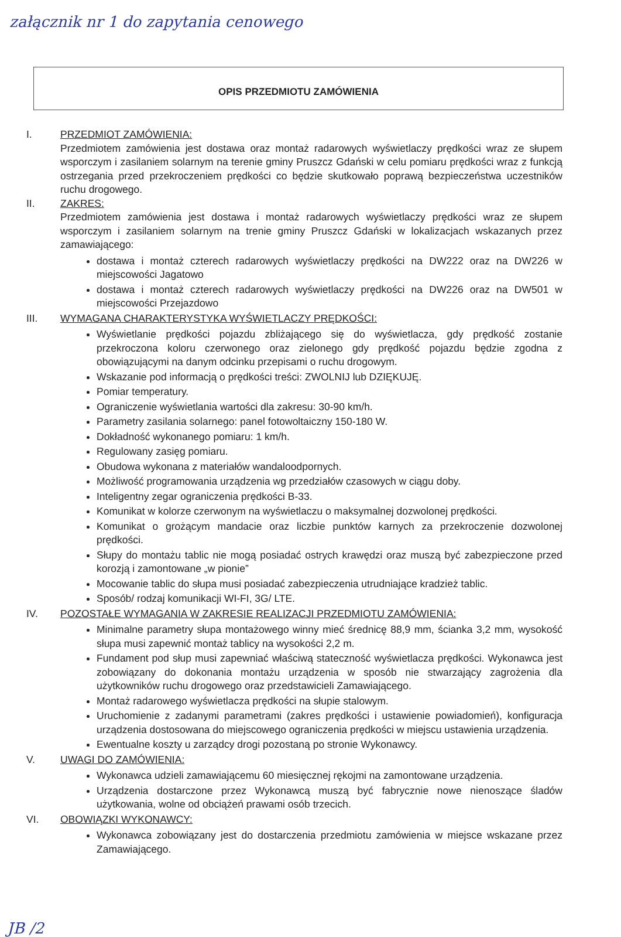załącznik nr 1 do zapytania cenowego
OPIS PRZEDMIOTU ZAMÓWIENIA
I. PRZEDMIOT ZAMÓWIENIA:
Przedmiotem zamówienia jest dostawa oraz montaż radarowych wyświetlaczy prędkości wraz ze słupem wsporczym i zasilaniem solarnym na terenie gminy Pruszcz Gdański w celu pomiaru prędkości wraz z funkcją ostrzegania przed przekroczeniem prędkości co będzie skutkowało poprawą bezpieczeństwa uczestników ruchu drogowego.
II. ZAKRES:
Przedmiotem zamówienia jest dostawa i montaż radarowych wyświetlaczy prędkości wraz ze słupem wsporczym i zasilaniem solarnym na trenie gminy Pruszcz Gdański w lokalizacjach wskazanych przez zamawiającego:
dostawa i montaż czterech radarowych wyświetlaczy prędkości na DW222 oraz na DW226 w miejscowości Jagatowo
dostawa i montaż czterech radarowych wyświetlaczy prędkości na DW226 oraz na DW501 w miejscowości Przejazdowo
III. WYMAGANA CHARAKTERYSTYKA WYŚWIETLACZY PRĘDKOŚCI:
Wyświetlanie prędkości pojazdu zbliżającego się do wyświetlacza, gdy prędkość zostanie przekroczona koloru czerwonego oraz zielonego gdy prędkość pojazdu będzie zgodna z obowiązującymi na danym odcinku przepisami o ruchu drogowym.
Wskazanie pod informacją o prędkości treści: ZWOLNIJ lub DZIĘKUJĘ.
Pomiar temperatury.
Ograniczenie wyświetlania wartości dla zakresu: 30-90 km/h.
Parametry zasilania solarnego: panel fotowoltaiczny 150-180 W.
Dokładność wykonanego pomiaru: 1 km/h.
Regulowany zasięg pomiaru.
Obudowa wykonana z materiałów wandaloodpornych.
Możliwość programowania urządzenia wg przedziałów czasowych w ciągu doby.
Inteligentny zegar ograniczenia prędkości B-33.
Komunikat w kolorze czerwonym na wyświetlaczu o maksymalnej dozwolonej prędkości.
Komunikat o grożącym mandacie oraz liczbie punktów karnych za przekroczenie dozwolonej prędkości.
Słupy do montażu tablic nie mogą posiadać ostrych krawędzi oraz muszą być zabezpieczone przed korozją i zamontowane „w pionie”
Mocowanie tablic do słupa musi posiadać zabezpieczenia utrudniające kradzież tablic.
Sposób/ rodzaj komunikacji WI-FI, 3G/ LTE.
IV. POZOSTAŁE WYMAGANIA W ZAKRESIE REALIZACJI PRZEDMIOTU ZAMÓWIENIA:
Minimalne parametry słupa montażowego winny mieć średnicę 88,9 mm, ścianka 3,2 mm, wysokość słupa musi zapewnić montaż tablicy na wysokości 2,2 m.
Fundament pod słup musi zapewniać właściwą stateczność wyświetlacza prędkości. Wykonawca jest zobowiązany do dokonania montażu urządzenia w sposób nie stwarzający zagrożenia dla użytkowników ruchu drogowego oraz przedstawicieli Zamawiającego.
Montaż radarowego wyświetlacza prędkości na słupie stalowym.
Uruchomienie z zadanymi parametrami (zakres prędkości i ustawienie powiadomień), konfiguracja urządzenia dostosowana do miejscowego ograniczenia prędkości w miejscu ustawienia urządzenia.
Ewentualne koszty u zarządcy drogi pozostaną po stronie Wykonawcy.
V. UWAGI DO ZAMÓWIENIA:
Wykonawca udzieli zamawiającemu 60 miesięcznej rękojmi na zamontowane urządzenia.
Urządzenia dostarczone przez Wykonawcą muszą być fabrycznie nowe nienoszące śladów użytkowania, wolne od obciążeń prawami osób trzecich.
VI. OBOWIĄZKI WYKONAWCY:
Wykonawca zobowiązany jest do dostarczenia przedmiotu zamówienia w miejsce wskazane przez Zamawiającego.
JB /2